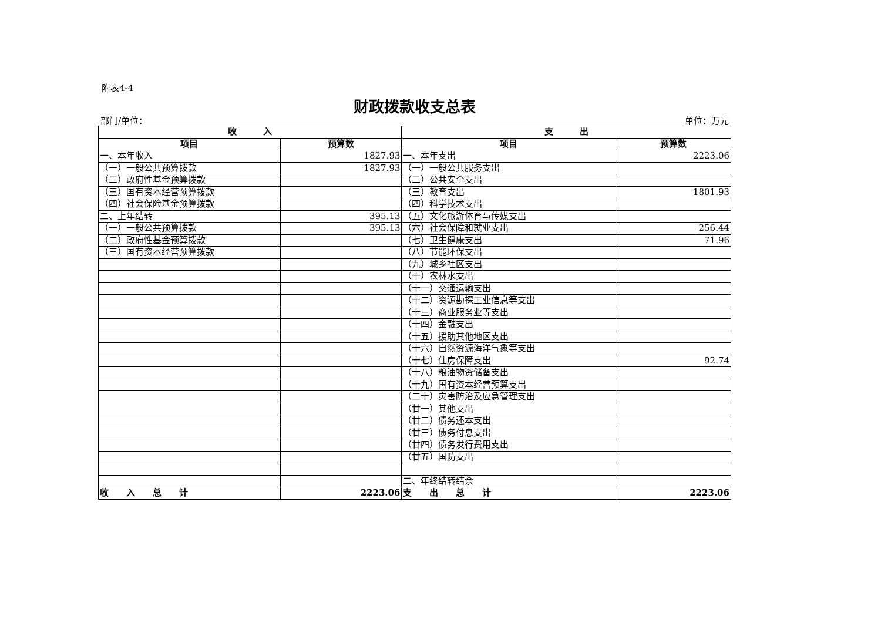附表4-4
财政拨款收支总表
部门/单位： 单位：万元
| 收 入 | | 支 出 | |
| --- | --- | --- | --- |
| 项目 | 预算数 | 项目 | 预算数 |
| 一、本年收入 | 1827.93 | 一、本年支出 | 2223.06 |
| （一）一般公共预算拨款 | 1827.93 | （一）一般公共服务支出 | |
| （二）政府性基金预算拨款 | | （二）公共安全支出 | |
| （三）国有资本经营预算拨款 | | （三）教育支出 | 1801.93 |
| （四）社会保险基金预算拨款 | | （四）科学技术支出 | |
| 二、上年结转 | 395.13 | （五）文化旅游体育与传媒支出 | |
| （一）一般公共预算拨款 | 395.13 | （六）社会保障和就业支出 | 256.44 |
| （二）政府性基金预算拨款 | | （七）卫生健康支出 | 71.96 |
| （三）国有资本经营预算拨款 | | （八）节能环保支出 | |
| | | （九）城乡社区支出 | |
| | | （十）农林水支出 | |
| | | （十一）交通运输支出 | |
| | | （十二）资源勘探工业信息等支出 | |
| | | （十三）商业服务业等支出 | |
| | | （十四）金融支出 | |
| | | （十五）援助其他地区支出 | |
| | | （十六）自然资源海洋气象等支出 | |
| | | （十七）住房保障支出 | 92.74 |
| | | （十八）粮油物资储备支出 | |
| | | （十九）国有资本经营预算支出 | |
| | | （二十）灾害防治及应急管理支出 | |
| | | （廿一）其他支出 | |
| | | （廿二）债务还本支出 | |
| | | （廿三）债务付息支出 | |
| | | （廿四）债务发行费用支出 | |
| | | （廿五）国防支出 | |
| | | 二、年终结转结余 | |
| 收 入 总 计 | 2223.06 | 支 出 总 计 | 2223.06 |